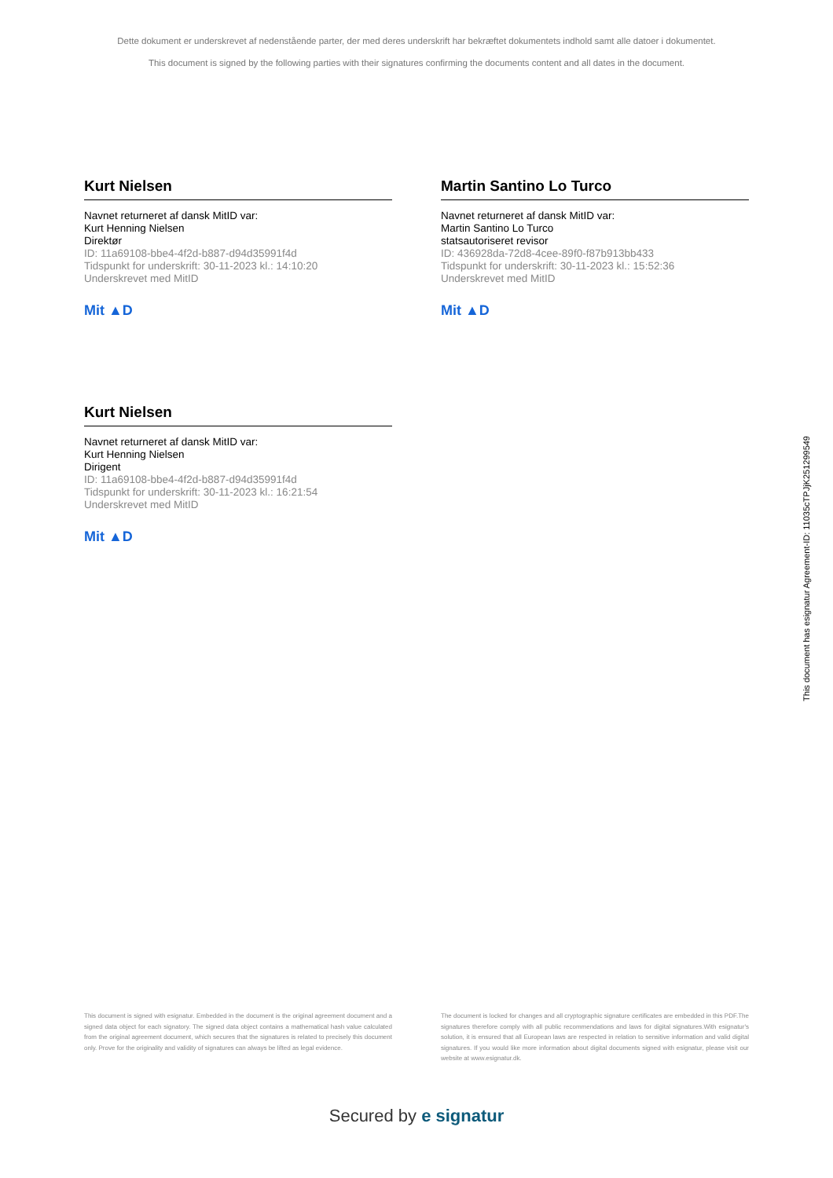Dette dokument er underskrevet af nedenstående parter, der med deres underskrift har bekræftet dokumentets indhold samt alle datoer i dokumentet.
This document is signed by the following parties with their signatures confirming the documents content and all dates in the document.
Kurt Nielsen
Navnet returneret af dansk MitID var:
Kurt Henning Nielsen
Direktør
ID: 11a69108-bbe4-4f2d-b887-d94d35991f4d
Tidspunkt for underskrift: 30-11-2023 kl.: 14:10:20
Underskrevet med MitID
Mit ▲D
Martin Santino Lo Turco
Navnet returneret af dansk MitID var:
Martin Santino Lo Turco
statsautoriseret revisor
ID: 436928da-72d8-4cee-89f0-f87b913bb433
Tidspunkt for underskrift: 30-11-2023 kl.: 15:52:36
Underskrevet med MitID
Mit ▲D
Kurt Nielsen
Navnet returneret af dansk MitID var:
Kurt Henning Nielsen
Dirigent
ID: 11a69108-bbe4-4f2d-b887-d94d35991f4d
Tidspunkt for underskrift: 30-11-2023 kl.: 16:21:54
Underskrevet med MitID
Mit ▲D
This document has esignatur Agreement-ID: 11035cTPJjK251299549
This document is signed with esignatur. Embedded in the document is the original agreement document and a signed data object for each signatory. The signed data object contains a mathematical hash value calculated from the original agreement document, which secures that the signatures is related to precisely this document only. Prove for the originality and validity of signatures can always be lifted as legal evidence.
The document is locked for changes and all cryptographic signature certificates are embedded in this PDF.The signatures therefore comply with all public recommendations and laws for digital signatures.With esignatur's solution, it is ensured that all European laws are respected in relation to sensitive information and valid digital signatures. If you would like more information about digital documents signed with esignatur, please visit our website at www.esignatur.dk.
Secured by e signatur